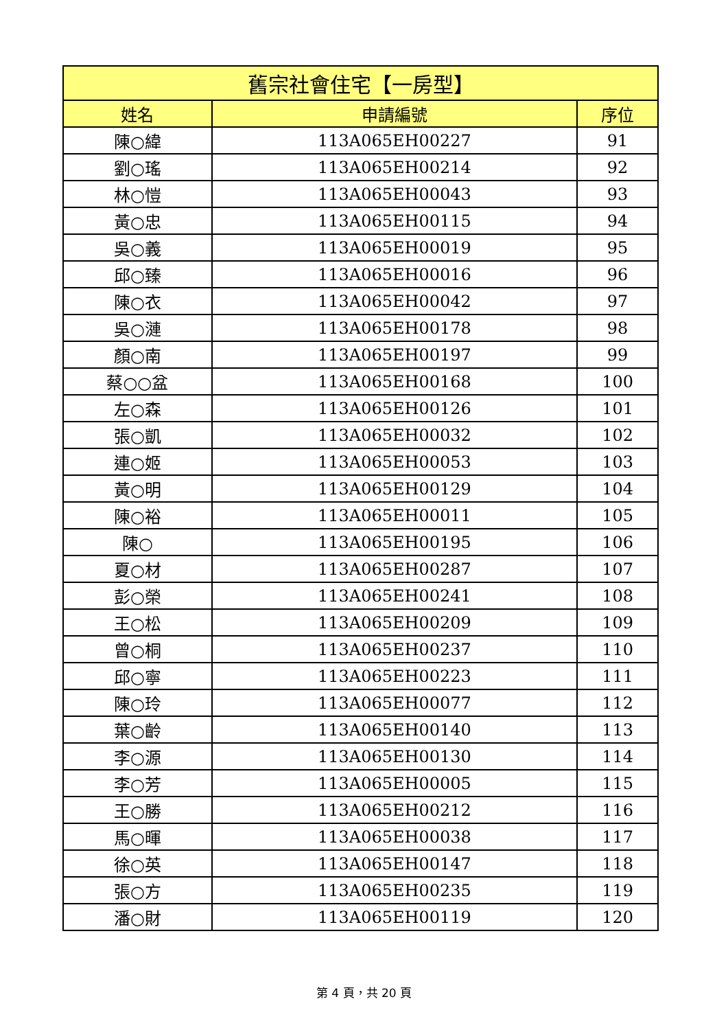| 舊宗社會住宅【一房型】 | | |
| --- | --- | --- |
| 姓名 | 申請編號 | 序位 |
| 陳○緯 | 113A065EH00227 | 91 |
| 劉○瑤 | 113A065EH00214 | 92 |
| 林○愷 | 113A065EH00043 | 93 |
| 黃○忠 | 113A065EH00115 | 94 |
| 吳○義 | 113A065EH00019 | 95 |
| 邱○臻 | 113A065EH00016 | 96 |
| 陳○衣 | 113A065EH00042 | 97 |
| 吳○漣 | 113A065EH00178 | 98 |
| 顏○南 | 113A065EH00197 | 99 |
| 蔡○○盆 | 113A065EH00168 | 100 |
| 左○森 | 113A065EH00126 | 101 |
| 張○凱 | 113A065EH00032 | 102 |
| 連○姬 | 113A065EH00053 | 103 |
| 黃○明 | 113A065EH00129 | 104 |
| 陳○裕 | 113A065EH00011 | 105 |
| 陳○ | 113A065EH00195 | 106 |
| 夏○材 | 113A065EH00287 | 107 |
| 彭○榮 | 113A065EH00241 | 108 |
| 王○松 | 113A065EH00209 | 109 |
| 曾○桐 | 113A065EH00237 | 110 |
| 邱○寧 | 113A065EH00223 | 111 |
| 陳○玲 | 113A065EH00077 | 112 |
| 葉○齡 | 113A065EH00140 | 113 |
| 李○源 | 113A065EH00130 | 114 |
| 李○芳 | 113A065EH00005 | 115 |
| 王○勝 | 113A065EH00212 | 116 |
| 馬○暉 | 113A065EH00038 | 117 |
| 徐○英 | 113A065EH00147 | 118 |
| 張○方 | 113A065EH00235 | 119 |
| 潘○財 | 113A065EH00119 | 120 |
第 4 頁，共 20 頁